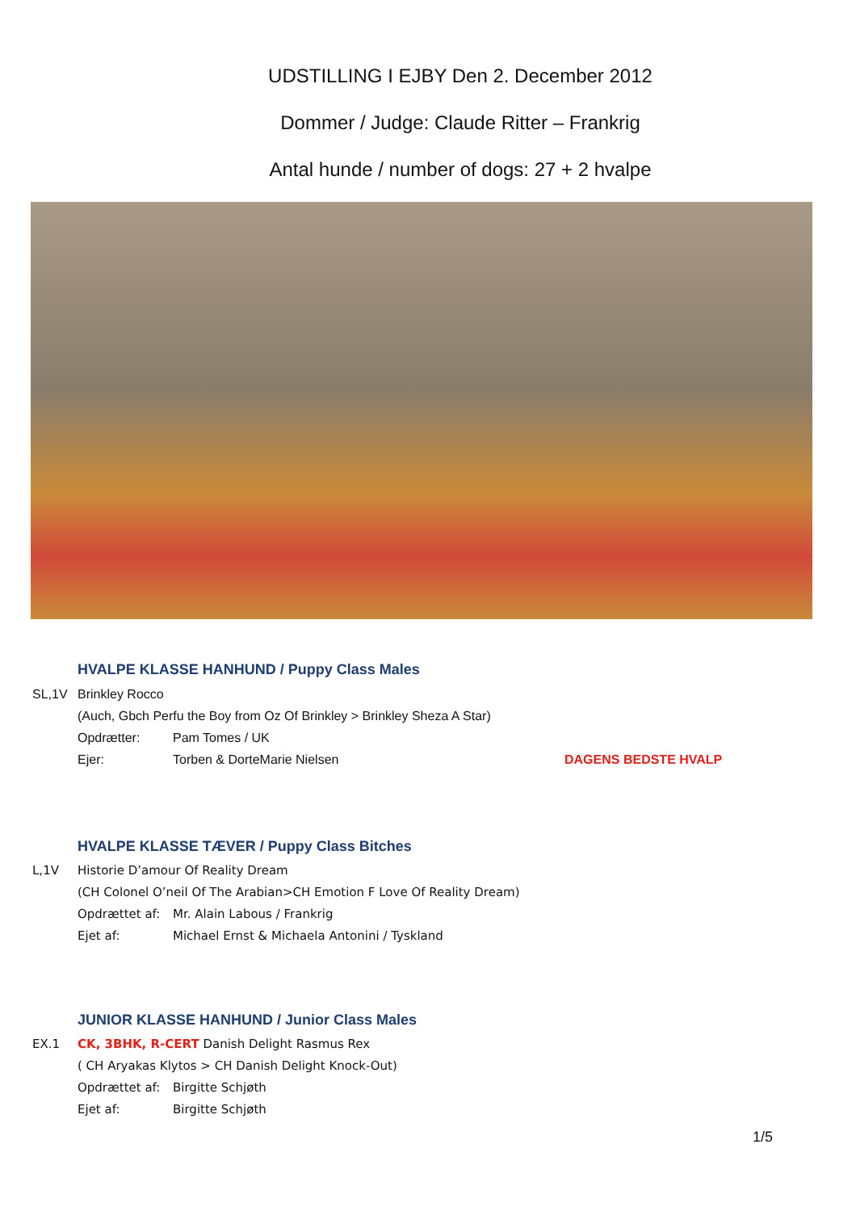UDSTILLING I EJBY Den 2. December 2012
Dommer / Judge: Claude Ritter – Frankrig
Antal hunde / number of dogs: 27 + 2 hvalpe
HVALPE KLASSE HANHUND / Puppy Class Males
SL,1V Brinkley Rocco
(Auch, Gbch Perfu the Boy from Oz Of Brinkley > Brinkley Sheza A Star)
Opdrætter: Pam Tomes / UK
Ejer: Torben & DorteMarie Nielsen DAGENS BEDSTE HVALP
HVALPE KLASSE TÆVER / Puppy Class Bitches
L,1V Historie D’amour Of Reality Dream
(CH Colonel O’neil Of The Arabian>CH Emotion F Love Of Reality Dream)
Opdrættet af: Mr. Alain Labous / Frankrig
Ejet af: Michael Ernst & Michaela Antonini / Tyskland
JUNIOR KLASSE HANHUND / Junior Class Males
EX.1 CK, 3BHK, R-CERT Danish Delight Rasmus Rex
( CH Aryakas Klytos > CH Danish Delight Knock-Out)
Opdrættet af: Birgitte Schjøth
Ejet af: Birgitte Schjøth
1/5